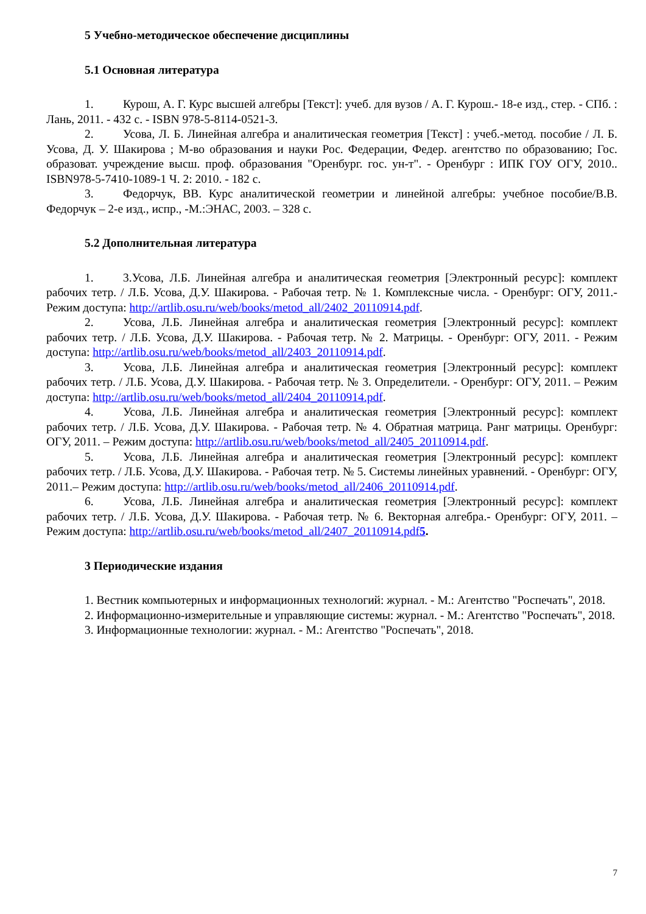5 Учебно-методическое обеспечение дисциплины
5.1 Основная литература
1. Курош, А. Г. Курс высшей алгебры [Текст]: учеб. для вузов / А. Г. Курош.- 18-е изд., стер. - СПб. : Лань, 2011. - 432 с. - ISBN 978-5-8114-0521-3.
2. Усова, Л. Б. Линейная алгебра и аналитическая геометрия [Текст] : учеб.-метод. пособие / Л. Б. Усова, Д. У. Шакирова ; М-во образования и науки Рос. Федерации, Федер. агентство по образованию; Гос. образоват. учреждение высш. проф. образования "Оренбург. гос. ун-т". - Оренбург : ИПК ГОУ ОГУ, 2010.. ISBN978-5-7410-1089-1 Ч. 2: 2010. - 182 с.
3. Федорчук, ВВ. Курс аналитической геометрии и линейной алгебры: учебное пособие/В.В. Федорчук – 2-е изд., испр., -М.:ЭНАС, 2003. – 328 с.
5.2 Дополнительная литература
1. 3.Усова, Л.Б. Линейная алгебра и аналитическая геометрия [Электронный ресурс]: комплект рабочих тетр. / Л.Б. Усова, Д.У. Шакирова. - Рабочая тетр. № 1. Комплексные числа. - Оренбург: ОГУ, 2011.-Режим доступа: http://artlib.osu.ru/web/books/metod_all/2402_20110914.pdf.
2. Усова, Л.Б. Линейная алгебра и аналитическая геометрия [Электронный ресурс]: комплект рабочих тетр. / Л.Б. Усова, Д.У. Шакирова. - Рабочая тетр. № 2. Матрицы. - Оренбург: ОГУ, 2011. - Режим доступа: http://artlib.osu.ru/web/books/metod_all/2403_20110914.pdf.
3. Усова, Л.Б. Линейная алгебра и аналитическая геометрия [Электронный ресурс]: комплект рабочих тетр. / Л.Б. Усова, Д.У. Шакирова. - Рабочая тетр. № 3. Определители. - Оренбург: ОГУ, 2011. – Режим доступа: http://artlib.osu.ru/web/books/metod_all/2404_20110914.pdf.
4. Усова, Л.Б. Линейная алгебра и аналитическая геометрия [Электронный ресурс]: комплект рабочих тетр. / Л.Б. Усова, Д.У. Шакирова. - Рабочая тетр. № 4. Обратная матрица. Ранг матрицы. Оренбург: ОГУ, 2011. – Режим доступа: http://artlib.osu.ru/web/books/metod_all/2405_20110914.pdf.
5. Усова, Л.Б. Линейная алгебра и аналитическая геометрия [Электронный ресурс]: комплект рабочих тетр. / Л.Б. Усова, Д.У. Шакирова. - Рабочая тетр. № 5. Системы линейных уравнений. - Оренбург: ОГУ, 2011.– Режим доступа: http://artlib.osu.ru/web/books/metod_all/2406_20110914.pdf.
6. Усова, Л.Б. Линейная алгебра и аналитическая геометрия [Электронный ресурс]: комплект рабочих тетр. / Л.Б. Усова, Д.У. Шакирова. - Рабочая тетр. № 6. Векторная алгебра.- Оренбург: ОГУ, 2011. – Режим доступа: http://artlib.osu.ru/web/books/metod_all/2407_20110914.pdf5.
3 Периодические издания
1. Вестник компьютерных и информационных технологий: журнал. - М.: Агентство "Роспечать", 2018.
2. Информационно-измерительные и управляющие системы: журнал. - М.: Агентство "Роспечать", 2018.
3. Информационные технологии: журнал. - М.: Агентство "Роспечать", 2018.
7